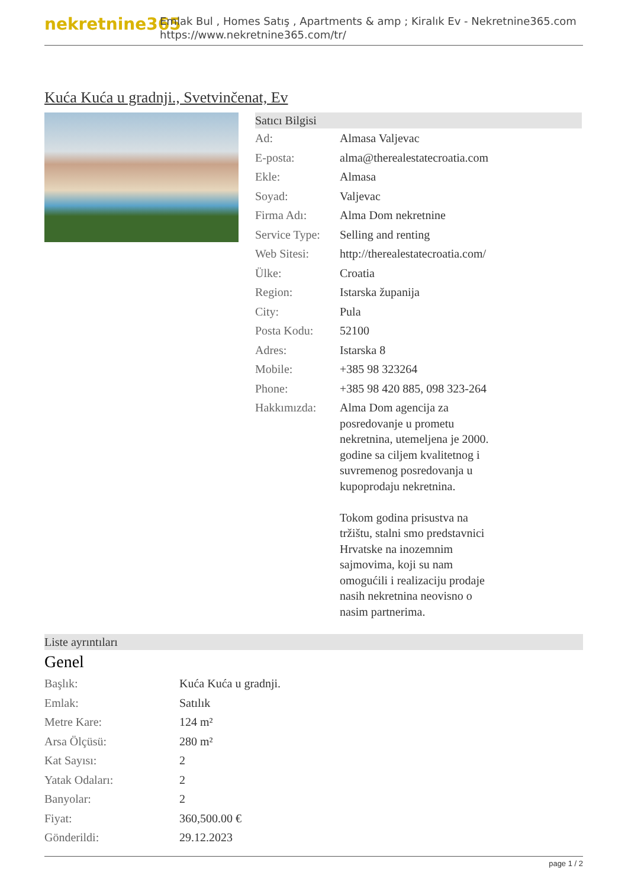nekretnine365
Emlak Bul , Homes Satış , Apartments & amp ; Kiralık Ev - Nekretnine365.com
https://www.nekretnine365.com/tr/
Kuća Kuća u gradnji., Svetvinčenat, Ev
Satıcı Bilgisi
| Ad: | Almasa Valjevac |
| E-posta: | alma@therealestatecroatia.com |
| Ekle: | Almasa |
| Soyad: | Valjevac |
| Firma Adı: | Alma Dom nekretnine |
| Service Type: | Selling and renting |
| Web Sitesi: | http://therealestatecroatia.com/ |
| Ülke: | Croatia |
| Region: | Istarska županija |
| City: | Pula |
| Posta Kodu: | 52100 |
| Adres: | Istarska 8 |
| Mobile: | +385 98 323264 |
| Phone: | +385 98 420 885, 098 323-264 |
| Hakkımızda: | Alma Dom agencija za posredovanje u prometu nekretnina, utemeljena je 2000. godine sa ciljem kvalitetnog i suvremenog posredovanja u kupoprodaju nekretnina. Tokom godina prisustva na tržištu, stalni smo predstavnici Hrvatske na inozemnim sajmovima, koji su nam omogućili i realizaciju prodaje nasih nekretnina neovisno o nasim partnerima. |
Liste ayrıntıları
Genel
| Başlık: | Kuća Kuća u gradnji. |
| Emlak: | Satılık |
| Metre Kare: | 124 m² |
| Arsa Ölçüsü: | 280 m² |
| Kat Sayısı: | 2 |
| Yatak Odaları: | 2 |
| Banyolar: | 2 |
| Fiyat: | 360,500.00 € |
| Gönderildi: | 29.12.2023 |
page 1 / 2